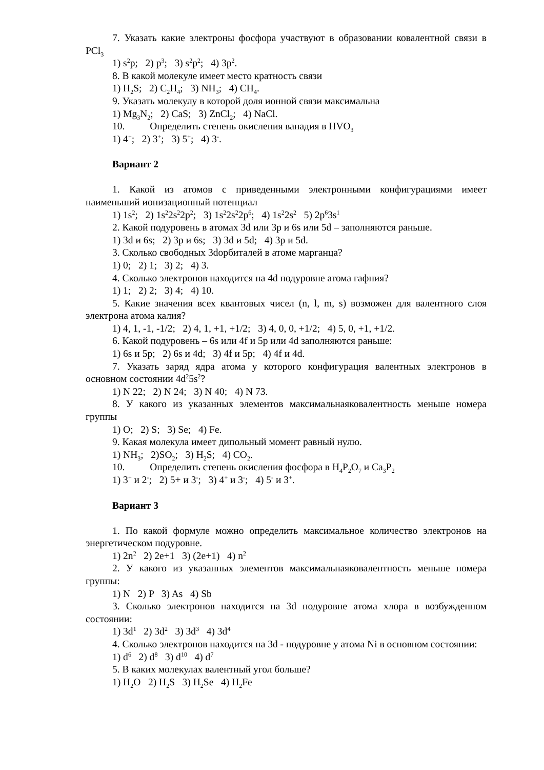7. Указать какие электроны фосфора участвуют в образовании ковалентной связи в PCl<sub>3</sub>
1) s<sup>2</sup>p; 2) p<sup>3</sup>; 3) s<sup>2</sup>p<sup>2</sup>; 4) 3p<sup>2</sup>.
8. В какой молекуле имеет место кратность связи
1) H<sub>2</sub>S; 2) C<sub>2</sub>H<sub>4</sub>; 3) NH<sub>3</sub>; 4) CH<sub>4</sub>.
9. Указать молекулу в которой доля ионной связи максимальна
1) Mg<sub>3</sub>N<sub>2</sub>; 2) CaS; 3) ZnCl<sub>2</sub>; 4) NaCl.
10. Определить степень окисления ванадия в HVO<sub>3</sub>
1) 4<sup>+</sup>; 2) 3<sup>+</sup>; 3) 5<sup>+</sup>; 4) 3<sup>-</sup>.
Вариант 2
1. Какой из атомов с приведенными электронными конфигурациями имеет наименьший ионизационный потенциал
1) 1s<sup>2</sup>; 2) 1s<sup>2</sup>2s<sup>2</sup>2p<sup>2</sup>; 3) 1s<sup>2</sup>2s<sup>2</sup>2p<sup>6</sup>; 4) 1s<sup>2</sup>2s<sup>2</sup> 5) 2p<sup>6</sup>3s<sup>1</sup>
2. Какой подуровень в атомах 3d или 3p и 6s или 5d – заполняются раньше.
1) 3d и 6s; 2) 3p и 6s; 3) 3d и 5d; 4) 3p и 5d.
3. Сколько свободных 3dорбиталей в атоме марганца?
1) 0; 2) 1; 3) 2; 4) 3.
4. Сколько электронов находится на 4d подуровне атома гафния?
1) 1; 2) 2; 3) 4; 4) 10.
5. Какие значения всех квантовых чисел (n, l, m, s) возможен для валентного слоя электрона атома калия?
1) 4, 1, -1, -1/2; 2) 4, 1, +1, +1/2; 3) 4, 0, 0, +1/2; 4) 5, 0, +1, +1/2.
6. Какой подуровень – 6s или 4f и 5p или 4d заполняются раньше:
1) 6s и 5p; 2) 6s и 4d; 3) 4f и 5p; 4) 4f и 4d.
7. Указать заряд ядра атома у которого конфигурация валентных электронов в основном состоянии 4d<sup>2</sup>5s<sup>2</sup>?
1) N 22; 2) N 24; 3) N 40; 4) N 73.
8. У какого из указанных элементов максимальнаяковалентность меньше номера группы
1) O; 2) S; 3) Se; 4) Fe.
9. Какая молекула имеет дипольный момент равный нулю.
1) NH<sub>3</sub>; 2)SO<sub>2</sub>; 3) H<sub>2</sub>S; 4) CO<sub>2</sub>.
10. Определить степень окисления фосфора в H<sub>4</sub>P<sub>2</sub>O<sub>7</sub> и Ca<sub>3</sub>P<sub>2</sub>
1) 3<sup>+</sup> и 2<sup>-</sup>; 2) 5+ и 3<sup>-</sup>; 3) 4<sup>+</sup> и 3<sup>-</sup>; 4) 5<sup>-</sup> и 3<sup>+</sup>.
Вариант 3
1. По какой формуле можно определить максимальное количество электронов на энергетическом подуровне.
1) 2n<sup>2</sup> 2) 2e+1 3) (2e+1) 4) n<sup>2</sup>
2. У какого из указанных элементов максимальнаяковалентность меньше номера группы:
1) N 2) P 3) As 4) Sb
3. Сколько электронов находится на 3d подуровне атома хлора в возбужденном состоянии:
1) 3d<sup>1</sup> 2) 3d<sup>2</sup> 3) 3d<sup>3</sup> 4) 3d<sup>4</sup>
4. Сколько электронов находится на 3d - подуровне у атома Ni в основном состоянии:
1) d<sup>6</sup> 2) d<sup>8</sup> 3) d<sup>10</sup> 4) d<sup>7</sup>
5. В каких молекулах валентный угол больше?
1) H<sub>2</sub>O 2) H<sub>2</sub>S 3) H<sub>2</sub>Se 4) H<sub>2</sub>Fe